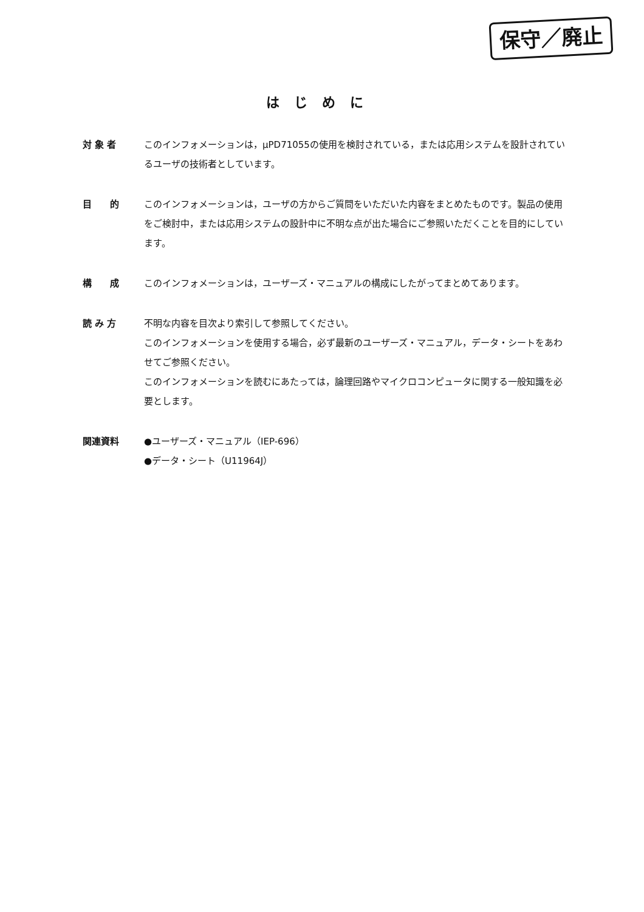保守／廃止
はじめに
対 象 者 このインフォメーションは，μPD71055の使用を検討されている，または応用システムを設計されているユーザの技術者としています。
目　　的 このインフォメーションは，ユーザの方からご質問をいただいた内容をまとめたものです。製品の使用をご検討中，または応用システムの設計中に不明な点が出た場合にご参照いただくことを目的にしています。
構　　成 このインフォメーションは，ユーザーズ・マニュアルの構成にしたがってまとめてあります。
読 み 方 不明な内容を目次より索引して参照してください。
このインフォメーションを使用する場合，必ず最新のユーザーズ・マニュアル，データ・シートをあわせてご参照ください。
このインフォメーションを読むにあたっては，論理回路やマイクロコンピュータに関する一般知識を必要とします。
関連資料 ●ユーザーズ・マニュアル（IEP-696）
●データ・シート（U11964J）